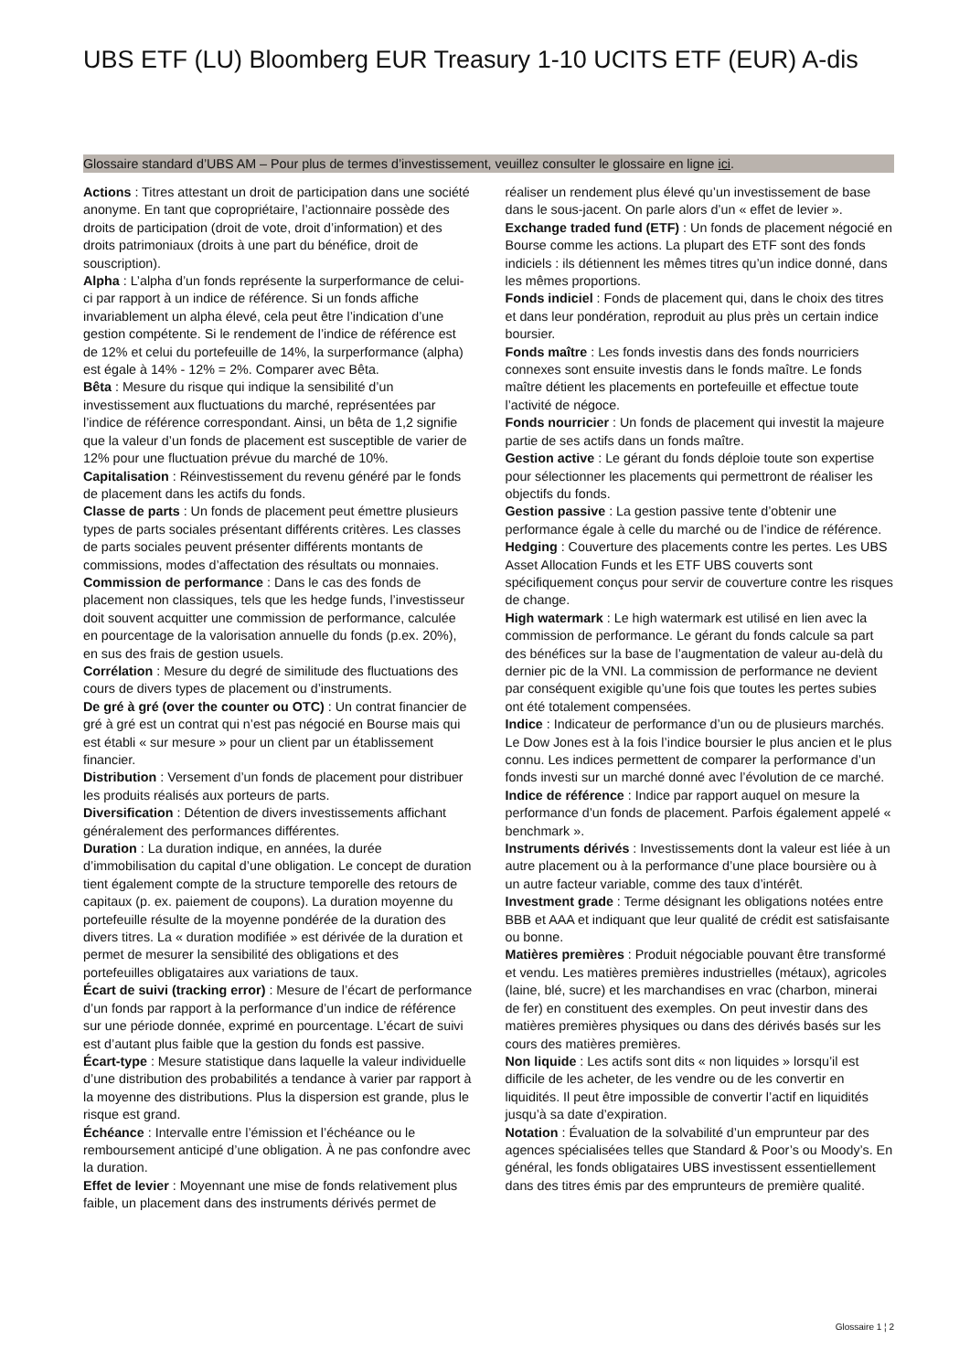UBS ETF (LU) Bloomberg EUR Treasury 1-10 UCITS ETF (EUR) A-dis
Glossaire standard d’UBS AM – Pour plus de termes d’investissement, veuillez consulter le glossaire en ligne ici.
Actions : Titres attestant un droit de participation dans une société anonyme. En tant que copropriétaire, l’actionnaire possède des droits de participation (droit de vote, droit d’information) et des droits patrimoniaux (droits à une part du bénéfice, droit de souscription).
Alpha : L’alpha d’un fonds représente la surperformance de celui-ci par rapport à un indice de référence. Si un fonds affiche invariablement un alpha élevé, cela peut être l’indication d’une gestion compétente. Si le rendement de l’indice de référence est de 12% et celui du portefeuille de 14%, la surperformance (alpha) est égale à 14% - 12% = 2%. Comparer avec Bêta.
Bêta : Mesure du risque qui indique la sensibilité d’un investissement aux fluctuations du marché, représentées par l’indice de référence correspondant. Ainsi, un bêta de 1,2 signifie que la valeur d’un fonds de placement est susceptible de varier de 12% pour une fluctuation prévue du marché de 10%.
Capitalisation : Réinvestissement du revenu généré par le fonds de placement dans les actifs du fonds.
Classe de parts : Un fonds de placement peut émettre plusieurs types de parts sociales présentant différents critères. Les classes de parts sociales peuvent présenter différents montants de commissions, modes d’affectation des résultats ou monnaies.
Commission de performance : Dans le cas des fonds de placement non classiques, tels que les hedge funds, l’investisseur doit souvent acquitter une commission de performance, calculée en pourcentage de la valorisation annuelle du fonds (p.ex. 20%), en sus des frais de gestion usuels.
Corrélation : Mesure du degré de similitude des fluctuations des cours de divers types de placement ou d’instruments.
De gré à gré (over the counter ou OTC) : Un contrat financier de gré à gré est un contrat qui n’est pas négocié en Bourse mais qui est établi « sur mesure » pour un client par un établissement financier.
Distribution : Versement d’un fonds de placement pour distribuer les produits réalisés aux porteurs de parts.
Diversification : Détention de divers investissements affichant généralement des performances différentes.
Duration : La duration indique, en années, la durée d’immobilisation du capital d’une obligation. Le concept de duration tient également compte de la structure temporelle des retours de capitaux (p. ex. paiement de coupons). La duration moyenne du portefeuille résulte de la moyenne pondérée de la duration des divers titres. La « duration modifiée » est dérivée de la duration et permet de mesurer la sensibilité des obligations et des portefeuilles obligataires aux variations de taux.
Écart de suivi (tracking error) : Mesure de l’écart de performance d’un fonds par rapport à la performance d’un indice de référence sur une période donnée, exprimé en pourcentage. L’écart de suivi est d’autant plus faible que la gestion du fonds est passive.
Écart-type : Mesure statistique dans laquelle la valeur individuelle d’une distribution des probabilités a tendance à varier par rapport à la moyenne des distributions. Plus la dispersion est grande, plus le risque est grand.
Échéance : Intervalle entre l’émission et l’échéance ou le remboursement anticipé d’une obligation. À ne pas confondre avec la duration.
Effet de levier : Moyennant une mise de fonds relativement plus faible, un placement dans des instruments dérivés permet de réaliser un rendement plus élevé qu’un investissement de base dans le sous-jacent. On parle alors d’un « effet de levier ».
Exchange traded fund (ETF) : Un fonds de placement négocié en Bourse comme les actions. La plupart des ETF sont des fonds indiciels : ils détiennent les mêmes titres qu’un indice donné, dans les mêmes proportions.
Fonds indiciel : Fonds de placement qui, dans le choix des titres et dans leur pondération, reproduit au plus près un certain indice boursier.
Fonds maître : Les fonds investis dans des fonds nourriciers connexes sont ensuite investis dans le fonds maître. Le fonds maître détient les placements en portefeuille et effectue toute l’activité de négoce.
Fonds nourricier : Un fonds de placement qui investit la majeure partie de ses actifs dans un fonds maître.
Gestion active : Le gérant du fonds déploie toute son expertise pour sélectionner les placements qui permettront de réaliser les objectifs du fonds.
Gestion passive : La gestion passive tente d’obtenir une performance égale à celle du marché ou de l’indice de référence.
Hedging : Couverture des placements contre les pertes. Les UBS Asset Allocation Funds et les ETF UBS couverts sont spécifiquement conçus pour servir de couverture contre les risques de change.
High watermark : Le high watermark est utilisé en lien avec la commission de performance. Le gérant du fonds calcule sa part des bénéfices sur la base de l’augmentation de valeur au-delà du dernier pic de la VNI. La commission de performance ne devient par conséquent exigible qu’une fois que toutes les pertes subies ont été totalement compensées.
Indice : Indicateur de performance d’un ou de plusieurs marchés. Le Dow Jones est à la fois l’indice boursier le plus ancien et le plus connu. Les indices permettent de comparer la performance d’un fonds investi sur un marché donné avec l’évolution de ce marché.
Indice de référence : Indice par rapport auquel on mesure la performance d’un fonds de placement. Parfois également appelé « benchmark ».
Instruments dérivés : Investissements dont la valeur est liée à un autre placement ou à la performance d’une place boursière ou à un autre facteur variable, comme des taux d’intérêt.
Investment grade : Terme désignant les obligations notées entre BBB et AAA et indiquant que leur qualité de crédit est satisfaisante ou bonne.
Matières premières : Produit négociable pouvant être transformé et vendu. Les matières premières industrielles (métaux), agricoles (laine, blé, sucre) et les marchandises en vrac (charbon, minerai de fer) en constituent des exemples. On peut investir dans des matières premières physiques ou dans des dérivés basés sur les cours des matières premières.
Non liquide : Les actifs sont dits « non liquides » lorsqu’il est difficile de les acheter, de les vendre ou de les convertir en liquidités. Il peut être impossible de convertir l’actif en liquidités jusqu’à sa date d’expiration.
Notation : Évaluation de la solvabilité d’un emprunteur par des agences spécialisées telles que Standard & Poor’s ou Moody’s. En général, les fonds obligataires UBS investissent essentiellement dans des titres émis par des emprunteurs de première qualité.
Glossaire 1 ¦ 2